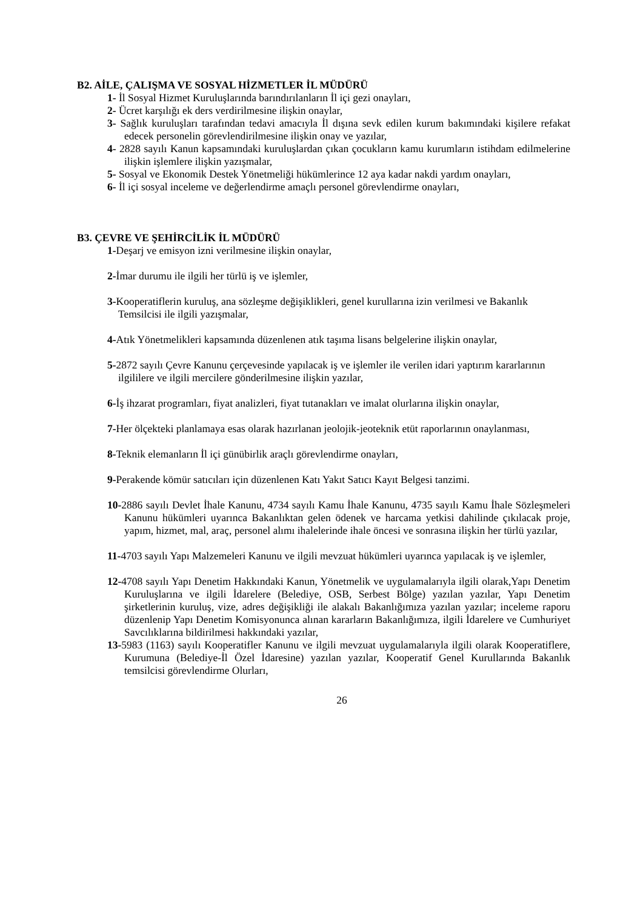B2. AİLE, ÇALIŞMA VE SOSYAL HİZMETLER İL MÜDÜRÜ
1- İl Sosyal Hizmet Kuruluşlarında barındırılanların İl içi gezi onayları,
2- Ücret karşılığı ek ders verdirilmesine ilişkin onaylar,
3- Sağlık kuruluşları tarafından tedavi amacıyla İl dışına sevk edilen kurum bakımındaki kişilere refakat edecek personelin görevlendirilmesine ilişkin onay ve yazılar,
4- 2828 sayılı Kanun kapsamındaki kuruluşlardan çıkan çocukların kamu kurumların istihdam edilmelerine ilişkin işlemlere ilişkin yazışmalar,
5- Sosyal ve Ekonomik Destek Yönetmeliği hükümlerince 12 aya kadar nakdi yardım onayları,
6- İl içi sosyal inceleme ve değerlendirme amaçlı personel görevlendirme onayları,
B3. ÇEVRE VE ŞEHİRCİLİK İL MÜDÜRÜ
1-Deşarj ve emisyon izni verilmesine ilişkin onaylar,
2-İmar durumu ile ilgili her türlü iş ve işlemler,
3-Kooperatiflerin kuruluş, ana sözleşme değişiklikleri, genel kurullarına izin verilmesi ve Bakanlık Temsilcisi ile ilgili yazışmalar,
4-Atık Yönetmelikleri kapsamında düzenlenen atık taşıma lisans belgelerine ilişkin onaylar,
5-2872 sayılı Çevre Kanunu çerçevesinde yapılacak iş ve işlemler ile verilen idari yaptırım kararlarının ilgililere ve ilgili mercilere gönderilmesine ilişkin yazılar,
6-İş ihzarat programları, fiyat analizleri, fiyat tutanakları ve imalat olurlarına ilişkin onaylar,
7-Her ölçekteki planlamaya esas olarak hazırlanan jeolojik-jeoteknik etüt raporlarının onaylanması,
8-Teknik elemanların İl içi günübirlik araçlı görevlendirme onayları,
9-Perakende kömür satıcıları için düzenlenen Katı Yakıt Satıcı Kayıt Belgesi tanzimi.
10-2886 sayılı Devlet İhale Kanunu, 4734 sayılı Kamu İhale Kanunu, 4735 sayılı Kamu İhale Sözleşmeleri Kanunu hükümleri uyarınca Bakanlıktan gelen ödenek ve harcama yetkisi dahilinde çıkılacak proje, yapım, hizmet, mal, araç, personel alımı ihalelerinde ihale öncesi ve sonrasına ilişkin her türlü yazılar,
11-4703 sayılı Yapı Malzemeleri Kanunu ve ilgili mevzuat hükümleri uyarınca yapılacak iş ve işlemler,
12-4708 sayılı Yapı Denetim Hakkındaki Kanun, Yönetmelik ve uygulamalarıyla ilgili olarak,Yapı Denetim Kuruluşlarına ve ilgili İdarelere (Belediye, OSB, Serbest Bölge) yazılan yazılar, Yapı Denetim şirketlerinin kuruluş, vize, adres değişikliği ile alakalı Bakanlığımıza yazılan yazılar; inceleme raporu düzenlenip Yapı Denetim Komisyonunca alınan kararların Bakanlığımıza, ilgili İdarelere ve Cumhuriyet Savcılıklarına bildirilmesi hakkındaki yazılar,
13-5983 (1163) sayılı Kooperatifler Kanunu ve ilgili mevzuat uygulamalarıyla ilgili olarak Kooperatiflere, Kurumuna (Belediye-İl Özel İdaresine) yazılan yazılar, Kooperatif Genel Kurullarında Bakanlık temsilcisi görevlendirme Olurları,
26